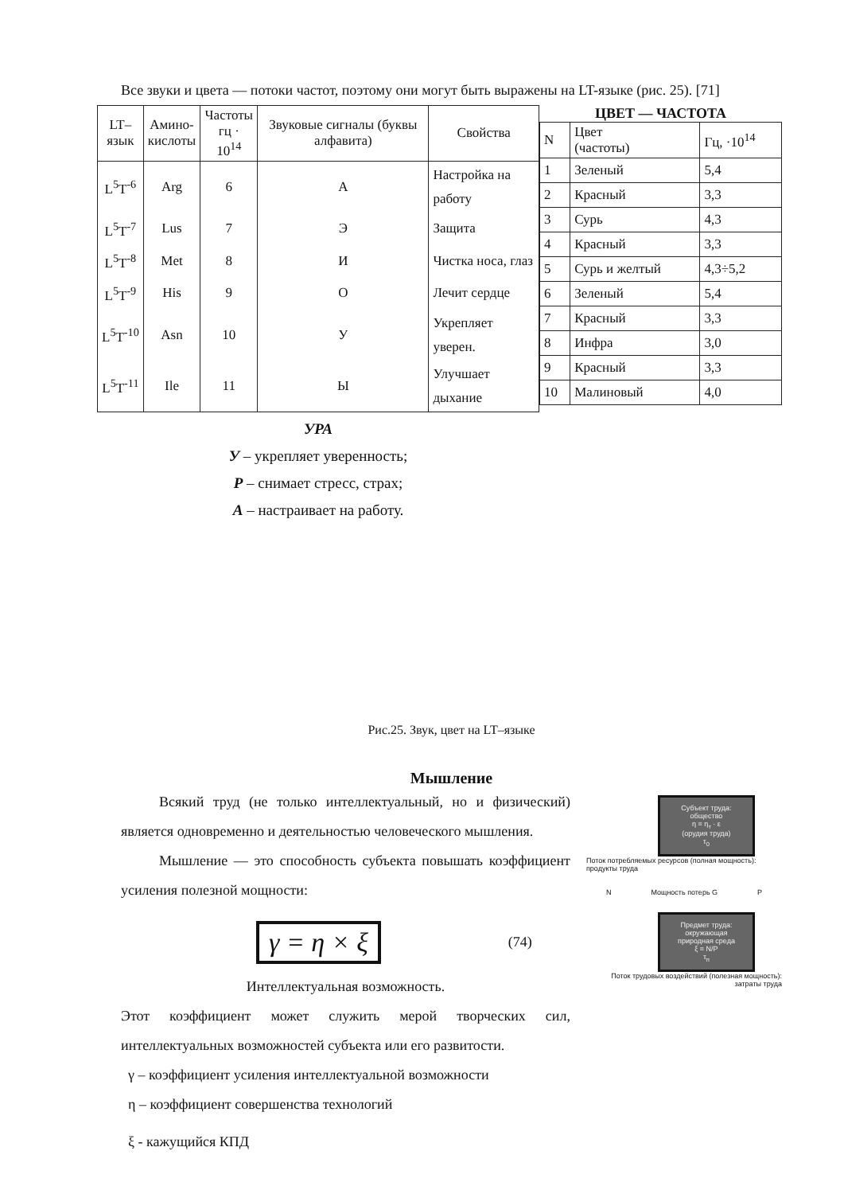Все звуки и цвета — потоки частот, поэтому они могут быть выражены на LT-языке (рис. 25). [71]
| LT– язык | Амино- кислоты | Частоты гц · 10<sup>14</sup> | Звуковые сигналы (буквы алфавита) | Свойства |
| --- | --- | --- | --- | --- |
| L<sup>5</sup>T<sup>-6</sup> | Arg | 6 | А | Настройка на работу |
| L<sup>5</sup>T<sup>-7</sup> | Lus | 7 | Э | Защита |
| L<sup>5</sup>T<sup>-8</sup> | Met | 8 | И | Чистка носа, глаз |
| L<sup>5</sup>T<sup>-9</sup> | His | 9 | О | Лечит сердце |
| L<sup>5</sup>T<sup>-10</sup> | Asn | 10 | У | Укрепляет уверен. |
| L<sup>5</sup>T<sup>-11</sup> | Ile | 11 | Ы | Улучшает дыхание |
УРА
У – укрепляет уверенность;
Р – снимает стресс, страх;
А – настраивает на работу.
ЦВЕТ — ЧАСТОТА
| N | Цвет (частоты) | Гц, ·10<sup>14</sup> |
| 1 | Зеленый | 5,4 |
| 2 | Красный | 3,3 |
| 3 | Сурь | 4,3 |
| 4 | Красный | 3,3 |
| 5 | Сурь и желтый | 4,3÷5,2 |
| 6 | Зеленый | 5,4 |
| 7 | Красный | 3,3 |
| 8 | Инфра | 3,0 |
| 9 | Красный | 3,3 |
| 10 | Малиновый | 4,0 |
Рис.25. Звук, цвет на LT–языке
Мышление
Всякий труд (не только интеллектуальный, но и физический) является одновременно и деятельностью человеческого мышления.
Мышление — это способность субъекта повышать коэффициент усиления полезной мощности:
γ = η × ξ (74)
Интеллектуальная возможность.
Этот коэффициент может служить мерой творческих сил, интеллектуальных возможностей субъекта или его развитости.
γ – коэффициент усиления интеллектуальной возможности
η – коэффициент совершенства технологий
ξ - кажущийся КПД
Субъект труда: общество
η = η<sub>т</sub> · ε
(орудия труда)
τ<sub>0</sub>
Поток потребляемых ресурсов (полная мощность): продукты труда
N Мощность потерь G P
Предмет труда: окружающая природная среда
ξ = N/P
τ<sub>п</sub>
Поток трудовых воздействий (полезная мощность): затраты труда